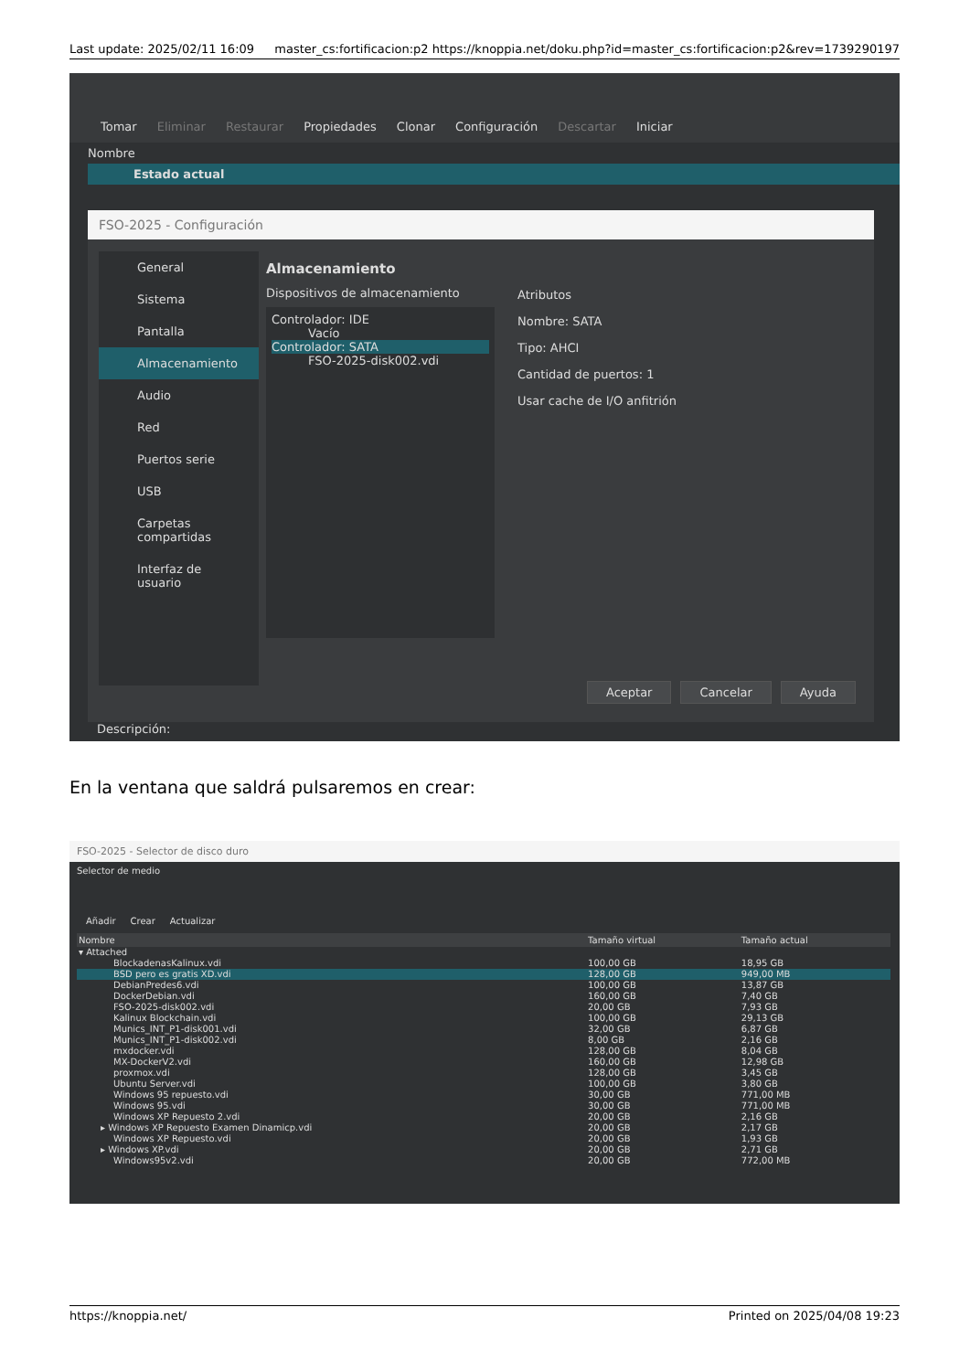Last update: 2025/02/11 16:09 master_cs:fortificacion:p2 https://knoppia.net/doku.php?id=master_cs:fortificacion:p2&rev=1739290197
Tomar Eliminar Restaurar Propiedades Clonar Configuración Descartar Iniciar
Nombre
Estado actual
FSO-2025 - Configuración
General
Sistema
Pantalla
Almacenamiento
Audio
Red
Puertos serie
USB
Carpetas compartidas
Interfaz de usuario
Almacenamiento
Dispositivos de almacenamiento
Controlador: IDE
Vacío
Controlador: SATA
FSO-2025-disk002.vdi
Atributos
Nombre: SATA
Tipo: AHCI
Cantidad de puertos: 1
Usar cache de I/O anfitrión
Aceptar Cancelar Ayuda
Descripción:
En la ventana que saldrá pulsaremos en crear:
FSO-2025 - Selector de disco duro
Selector de medio
Añadir Crear Actualizar
| Nombre | Tamaño virtual | Tamaño actual |
| --- | --- | --- |
| ▾ Attached | | |
| BlockadenasKalinux.vdi | 100,00 GB | 18,95 GB |
| BSD pero es gratis XD.vdi | 128,00 GB | 949,00 MB |
| DebianPredes6.vdi | 100,00 GB | 13,87 GB |
| DockerDebian.vdi | 160,00 GB | 7,40 GB |
| FSO-2025-disk002.vdi | 20,00 GB | 7,93 GB |
| Kalinux Blockchain.vdi | 100,00 GB | 29,13 GB |
| Munics_INT_P1-disk001.vdi | 32,00 GB | 6,87 GB |
| Munics_INT_P1-disk002.vdi | 8,00 GB | 2,16 GB |
| mxdocker.vdi | 128,00 GB | 8,04 GB |
| MX-DockerV2.vdi | 160,00 GB | 12,98 GB |
| proxmox.vdi | 128,00 GB | 3,45 GB |
| Ubuntu Server.vdi | 100,00 GB | 3,80 GB |
| Windows 95 repuesto.vdi | 30,00 GB | 771,00 MB |
| Windows 95.vdi | 30,00 GB | 771,00 MB |
| Windows XP Repuesto 2.vdi | 20,00 GB | 2,16 GB |
| ▸ Windows XP Repuesto Examen Dinamicp.vdi | 20,00 GB | 2,17 GB |
| Windows XP Repuesto.vdi | 20,00 GB | 1,93 GB |
| ▸ Windows XP.vdi | 20,00 GB | 2,71 GB |
| Windows95v2.vdi | 20,00 GB | 772,00 MB |
https://knoppia.net/ Printed on 2025/04/08 19:23